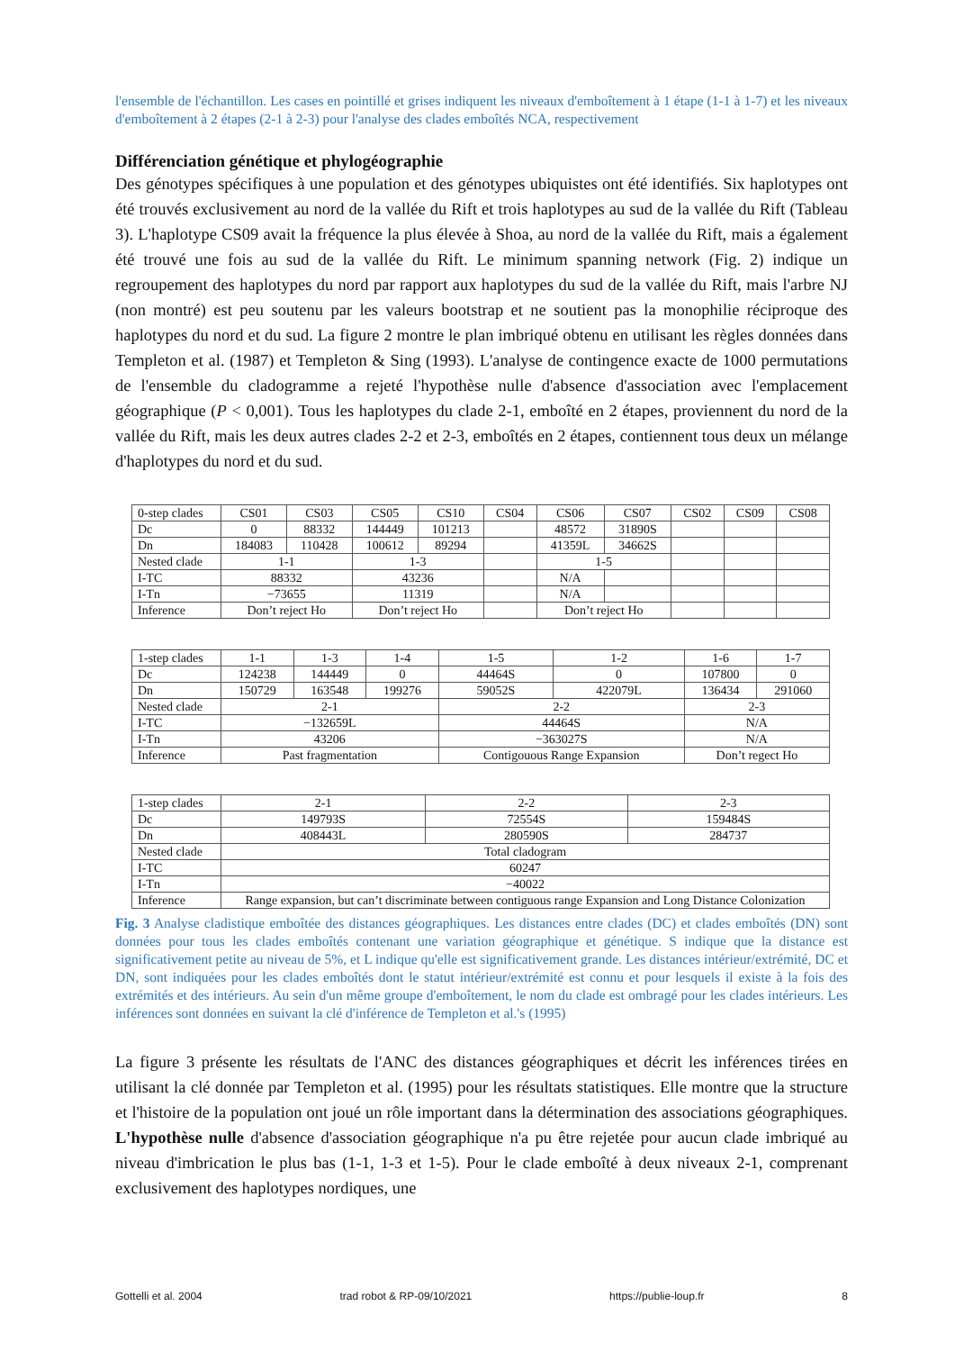l'ensemble de l'échantillon. Les cases en pointillé et grises indiquent les niveaux d'emboîtement à 1 étape (1-1 à 1-7) et les niveaux d'emboîtement à 2 étapes (2-1 à 2-3) pour l'analyse des clades emboîtés NCA, respectivement
Différenciation génétique et phylogéographie
Des génotypes spécifiques à une population et des génotypes ubiquistes ont été identifiés. Six haplotypes ont été trouvés exclusivement au nord de la vallée du Rift et trois haplotypes au sud de la vallée du Rift (Tableau 3). L'haplotype CS09 avait la fréquence la plus élevée à Shoa, au nord de la vallée du Rift, mais a également été trouvé une fois au sud de la vallée du Rift. Le minimum spanning network (Fig. 2) indique un regroupement des haplotypes du nord par rapport aux haplotypes du sud de la vallée du Rift, mais l'arbre NJ (non montré) est peu soutenu par les valeurs bootstrap et ne soutient pas la monophilie réciproque des haplotypes du nord et du sud. La figure 2 montre le plan imbriqué obtenu en utilisant les règles données dans Templeton et al. (1987) et Templeton & Sing (1993). L'analyse de contingence exacte de 1000 permutations de l'ensemble du cladogramme a rejeté l'hypothèse nulle d'absence d'association avec l'emplacement géographique (P < 0,001). Tous les haplotypes du clade 2-1, emboîté en 2 étapes, proviennent du nord de la vallée du Rift, mais les deux autres clades 2-2 et 2-3, emboîtés en 2 étapes, contiennent tous deux un mélange d'haplotypes du nord et du sud.
| 0-step clades | CS01 | CS03 | CS05 | CS10 | CS04 | CS06 | CS07 | CS02 | CS09 | CS08 |
| Dc | 0 | 88332 | 144449 | 101213 | | 48572 | 31890S | | | |
| Dn | 184083 | 110428 | 100612 | 89294 | | 41359L | 34662S | | | |
| Nested clade | 1-1 | | 1-3 | | | 1-5 | | | | |
| I-TC | 88332 | | 43236 | | | N/A | | | | |
| I-Tn | −73655 | | 11319 | | | N/A | | | | |
| Inference | Don’t reject Ho | | Don’t reject Ho | | | Don’t reject Ho | | | | |
| 1-step clades | 1-1 | 1-3 | 1-4 | 1-5 | 1-2 | 1-6 | 1-7 |
| Dc | 124238 | 144449 | 0 | 44464S | 0 | 107800 | 0 |
| Dn | 150729 | 163548 | 199276 | 59052S | 422079L | 136434 | 291060 |
| Nested clade | 2-1 | | | 2-2 | | 2-3 | |
| I-TC | −132659L | | | 44464S | | N/A | |
| I-Tn | 43206 | | | −363027S | | N/A | |
| Inference | Past fragmentation | | | Contigouous Range Expansion | | Don’t regect Ho | |
| 1-step clades | 2-1 | 2-2 | 2-3 |
| Dc | 149793S | 72554S | 159484S |
| Dn | 408443L | 280590S | 284737 |
| Nested clade | Total cladogram | | |
| I-TC | 60247 | | |
| I-Tn | −40022 | | |
| Inference | Range expansion, but can’t discriminate between contiguous range Expansion and Long Distance Colonization | | |
Fig. 3 Analyse cladistique emboîtée des distances géographiques. Les distances entre clades (DC) et clades emboîtés (DN) sont données pour tous les clades emboîtés contenant une variation géographique et génétique. S indique que la distance est significativement petite au niveau de 5%, et L indique qu'elle est significativement grande. Les distances intérieur/extrémité, DC et DN, sont indiquées pour les clades emboîtés dont le statut intérieur/extrémité est connu et pour lesquels il existe à la fois des extrémités et des intérieurs. Au sein d'un même groupe d'emboîtement, le nom du clade est ombragé pour les clades intérieurs. Les inférences sont données en suivant la clé d'inférence de Templeton et al.'s (1995)
La figure 3 présente les résultats de l'ANC des distances géographiques et décrit les inférences tirées en utilisant la clé donnée par Templeton et al. (1995) pour les résultats statistiques. Elle montre que la structure et l'histoire de la population ont joué un rôle important dans la détermination des associations géographiques. L'hypothèse nulle d'absence d'association géographique n'a pu être rejetée pour aucun clade imbriqué au niveau d'imbrication le plus bas (1-1, 1-3 et 1-5). Pour le clade emboîté à deux niveaux 2-1, comprenant exclusivement des haplotypes nordiques, une
Gottelli et al. 2004 trad robot & RP-09/10/2021 https://publie-loup.fr 8